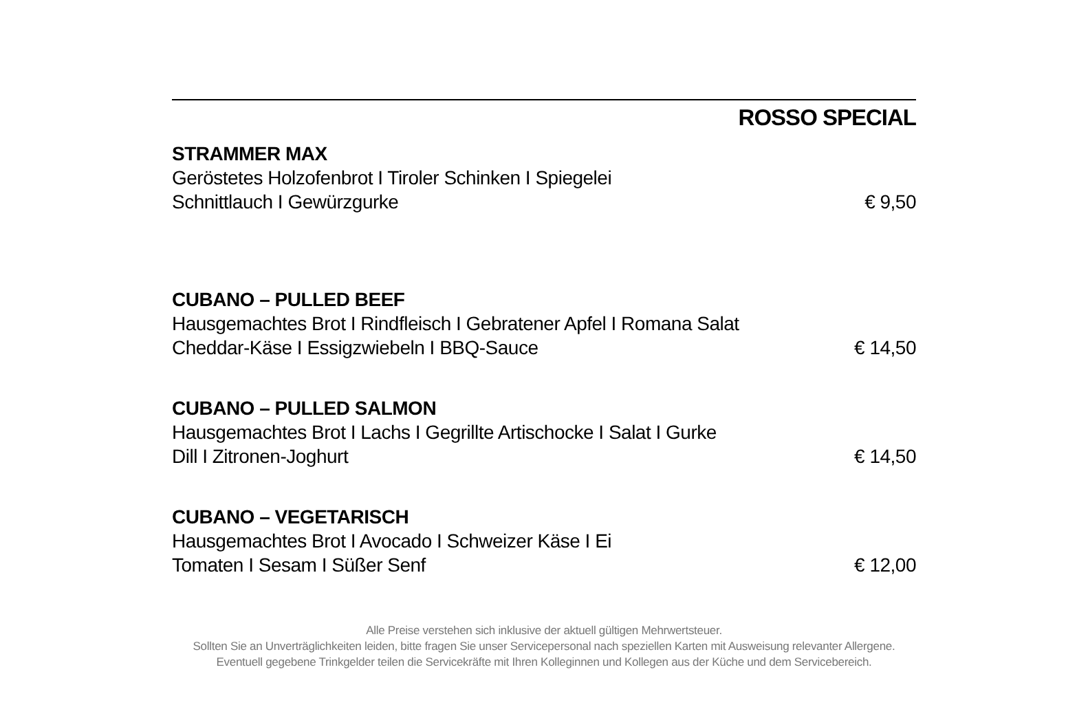ROSSO SPECIAL
STRAMMER MAX
Geröstetes Holzofenbrot I Tiroler Schinken I Spiegelei
Schnittlauch I Gewürzgurke € 9,50
CUBANO – PULLED BEEF
Hausgemachtes Brot I Rindfleisch I Gebratener Apfel I Romana Salat
Cheddar-Käse I Essigzwiebeln I BBQ-Sauce € 14,50
CUBANO – PULLED SALMON
Hausgemachtes Brot I Lachs I Gegrillte Artischocke I Salat I Gurke
Dill I Zitronen-Joghurt € 14,50
CUBANO – VEGETARISCH
Hausgemachtes Brot I Avocado I Schweizer Käse I Ei
Tomaten I Sesam I Süßer Senf € 12,00
Alle Preise verstehen sich inklusive der aktuell gültigen Mehrwertsteuer.
Sollten Sie an Unverträglichkeiten leiden, bitte fragen Sie unser Servicepersonal nach speziellen Karten mit Ausweisung relevanter Allergene.
Eventuell gegebene Trinkgelder teilen die Servicekräfte mit Ihren Kolleginnen und Kollegen aus der Küche und dem Servicebereich.